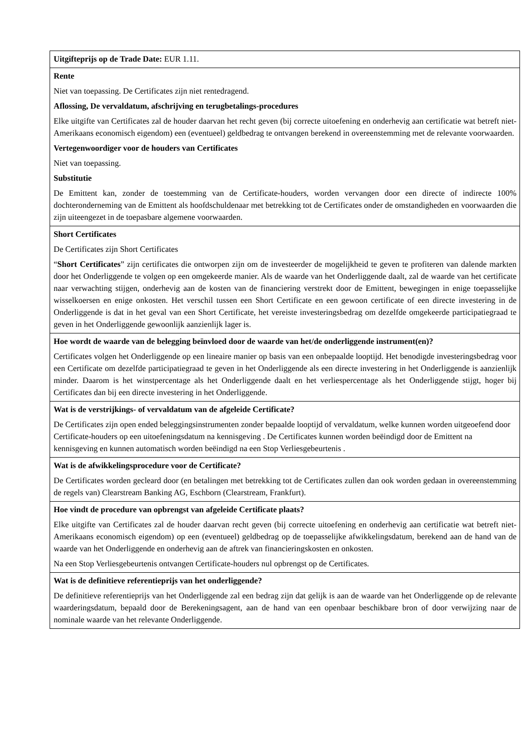| Uitgifteprijs op de Trade Date: EUR 1.11. |
| Rente Niet van toepassing. De Certificates zijn niet rentedragend. Aflossing, De vervaldatum, afschrijving en terugbetalings-procedures Elke uitgifte van Certificates zal de houder daarvan het recht geven (bij correcte uitoefening en onderhevig aan certificatie wat betreft niet-Amerikaans economisch eigendom) een (eventueel) geldbedrag te ontvangen berekend in overeenstemming met de relevante voorwaarden. Vertegenwoordiger voor de houders van Certificates Niet van toepassing. Substitutie De Emittent kan, zonder de toestemming van de Certificate-houders, worden vervangen door een directe of indirecte 100% dochteronderneming van de Emittent als hoofdschuldenaar met betrekking tot de Certificates onder de omstandigheden en voorwaarden die zijn uiteengezet in de toepasbare algemene voorwaarden. |
| Short Certificates De Certificates zijn Short Certificates “ Short Certificates ” zijn certificates die ontworpen zijn om de investeerder de mogelijkheid te geven te profiteren van dalende markten door het Onderliggende te volgen op een omgekeerde manier. Als de waarde van het Onderliggende daalt, zal de waarde van het certificate naar verwachting stijgen, onderhevig aan de kosten van de financiering verstrekt door de Emittent, bewegingen in enige toepasselijke wisselkoersen en enige onkosten. Het verschil tussen een Short Certificate en een gewoon certificate of een directe investering in de Onderliggende is dat in het geval van een Short Certificate, het vereiste investeringsbedrag om dezelfde omgekeerde participatiegraad te geven in het Onderliggende gewoonlijk aanzienlijk lager is. |
| Hoe wordt de waarde van de belegging beïnvloed door de waarde van het/de onderliggende instrument(en)? Certificates volgen het Onderliggende op een lineaire manier op basis van een onbepaalde looptijd. Het benodigde investeringsbedrag voor een Certificate om dezelfde participatiegraad te geven in het Onderliggende als een directe investering in het Onderliggende is aanzienlijk minder. Daarom is het winstpercentage als het Onderliggende daalt en het verliespercentage als het Onderliggende stijgt, hoger bij Certificates dan bij een directe investering in het Onderliggende. |
| Wat is de verstrijkings- of vervaldatum van de afgeleide Certificate? De Certificates zijn open ended beleggingsinstrumenten zonder bepaalde looptijd of vervaldatum, welke kunnen worden uitgeoefend door Certificate-houders op een uitoefeningsdatum na kennisgeving . De Certificates kunnen worden beëindigd door de Emittent na kennisgeving en kunnen automatisch worden beëindigd na een Stop Verliesgebeurtenis . |
| Wat is de afwikkelingsprocedure voor de Certificate? De Certificates worden gecleard door (en betalingen met betrekking tot de Certificates zullen dan ook worden gedaan in overeenstemming de regels van) Clearstream Banking AG, Eschborn (Clearstream, Frankfurt). |
| Hoe vindt de procedure van opbrengst van afgeleide Certificate plaats? Elke uitgifte van Certificates zal de houder daarvan recht geven (bij correcte uitoefening en onderhevig aan certificatie wat betreft niet-Amerikaans economisch eigendom) op een (eventueel) geldbedrag op de toepasselijke afwikkelingsdatum, berekend aan de hand van de waarde van het Onderliggende en onderhevig aan de aftrek van financieringskosten en onkosten. Na een Stop Verliesgebeurtenis ontvangen Certificate-houders nul opbrengst op de Certificates. |
| Wat is de definitieve referentieprijs van het onderliggende? De definitieve referentieprijs van het Onderliggende zal een bedrag zijn dat gelijk is aan de waarde van het Onderliggende op de relevante waarderingsdatum, bepaald door de Berekeningsagent, aan de hand van een openbaar beschikbare bron of door verwijzing naar de nominale waarde van het relevante Onderliggende. |